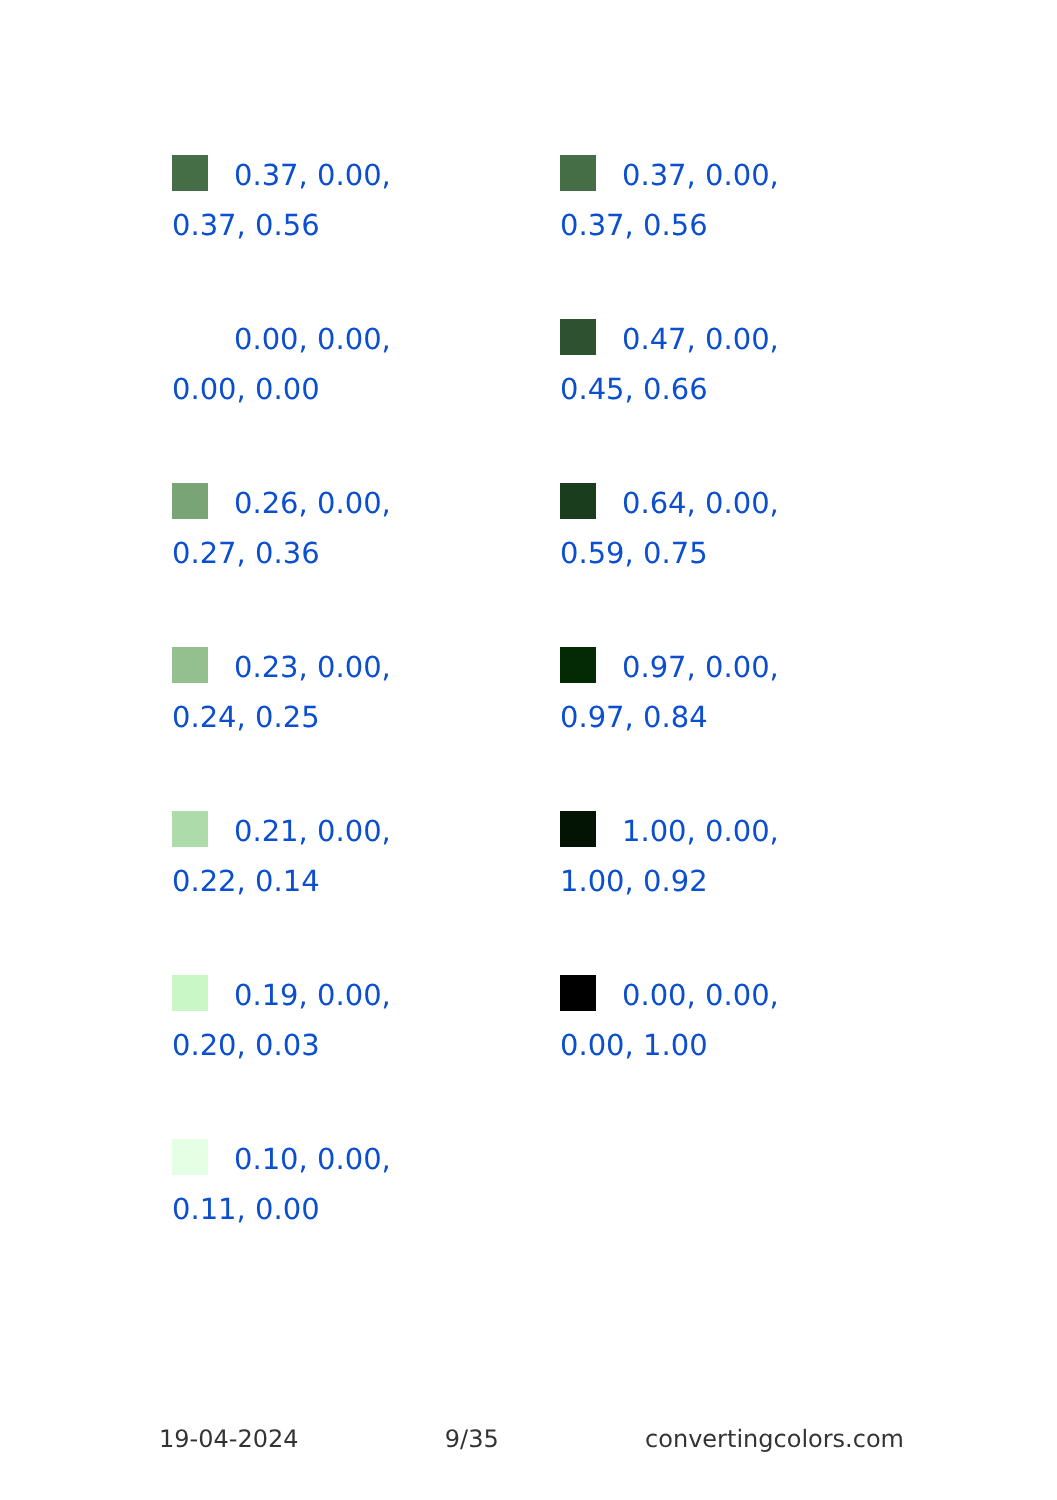0.37, 0.00, 0.37, 0.56
0.37, 0.00, 0.37, 0.56
0.00, 0.00, 0.00, 0.00
0.47, 0.00, 0.45, 0.66
0.26, 0.00, 0.27, 0.36
0.64, 0.00, 0.59, 0.75
0.23, 0.00, 0.24, 0.25
0.97, 0.00, 0.97, 0.84
0.21, 0.00, 0.22, 0.14
1.00, 0.00, 1.00, 0.92
0.19, 0.00, 0.20, 0.03
0.00, 0.00, 0.00, 1.00
0.10, 0.00, 0.11, 0.00
19-04-2024 9/35 convertingcolors.com